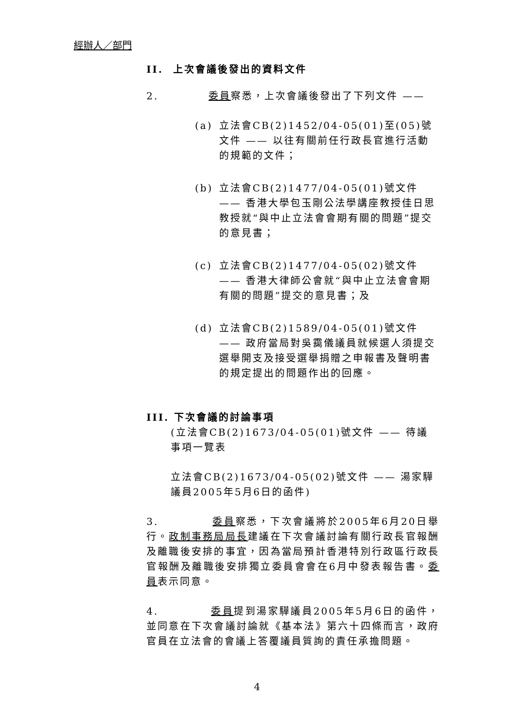經辦人／部門
II. 上次會議後發出的資料文件
2. 委員察悉，上次會議後發出了下列文件 ——
(a) 立法會CB(2)1452/04-05(01)至(05)號文件 —— 以往有關前任行政長官進行活動的規範的文件；
(b) 立法會CB(2)1477/04-05(01)號文件 —— 香港大學包玉剛公法學講座教授佳日思教授就“與中止立法會會期有關的問題”提交的意見書；
(c) 立法會CB(2)1477/04-05(02)號文件 —— 香港大律師公會就“與中止立法會會期有關的問題”提交的意見書；及
(d) 立法會CB(2)1589/04-05(01)號文件 —— 政府當局對吳靄儀議員就候選人須提交選舉開支及接受選舉捐贈之申報書及聲明書的規定提出的問題作出的回應。
III. 下次會議的討論事項
(立法會CB(2)1673/04-05(01)號文件 —— 待議事項一覽表
立法會CB(2)1673/04-05(02)號文件 —— 湯家驊議員2005年5月6日的函件)
3. 委員察悉，下次會議將於2005年6月20日舉行。政制事務局局長建議在下次會議討論有關行政長官報酬及離職後安排的事宜，因為當局預計香港特別行政區行政長官報酬及離職後安排獨立委員會會在6月中發表報告書。委員表示同意。
4. 委員提到湯家驊議員2005年5月6日的函件，並同意在下次會議討論就《基本法》第六十四條而言，政府官員在立法會的會議上答覆議員質詢的責任承擔問題。
4